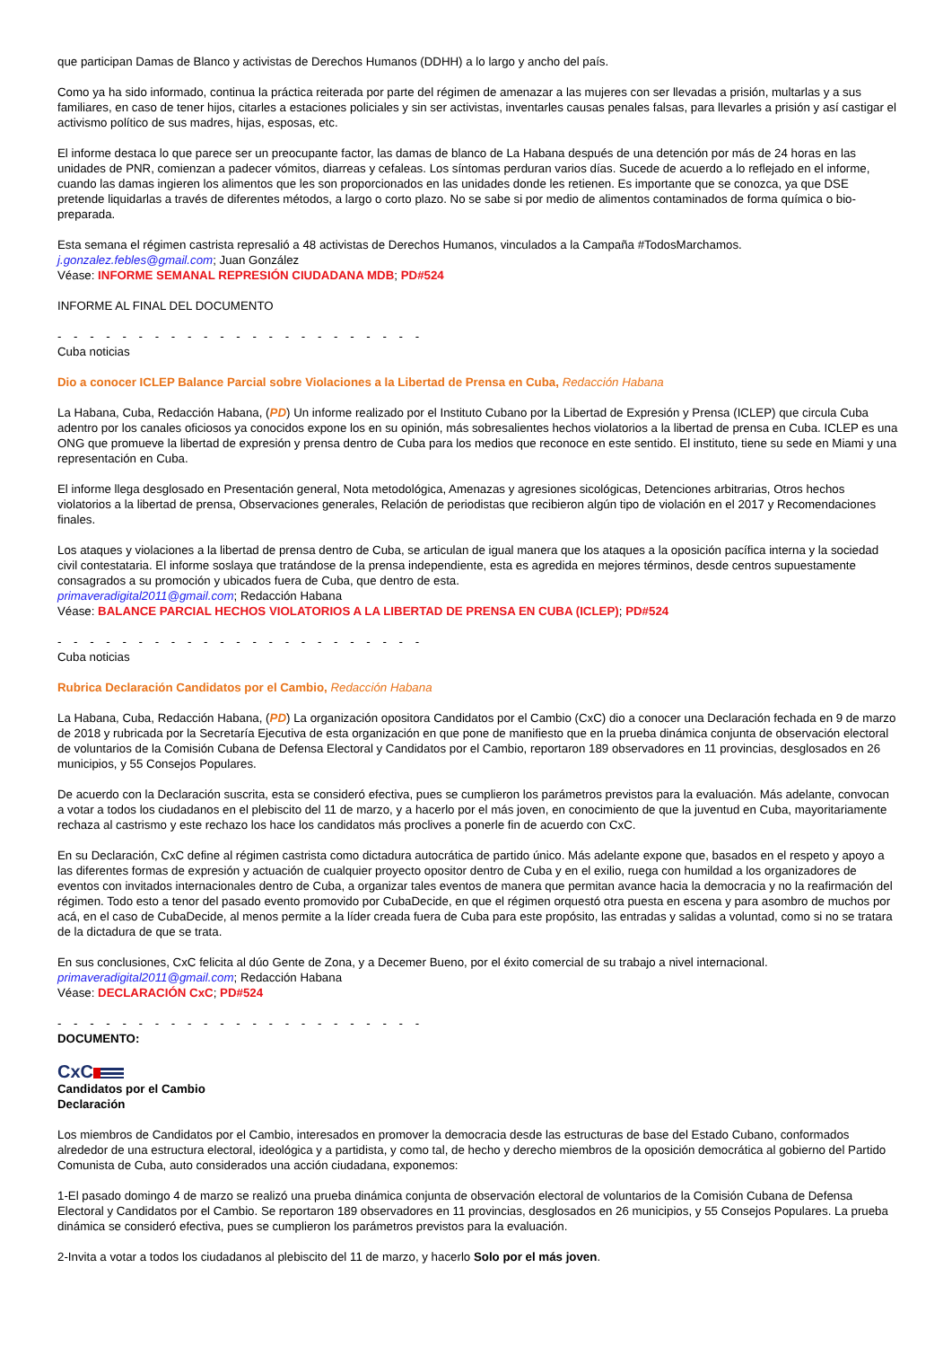que participan Damas de Blanco y activistas de Derechos Humanos (DDHH) a lo largo y ancho del país.
Como ya ha sido informado, continua la práctica reiterada por parte del régimen de amenazar a las mujeres con ser llevadas a prisión, multarlas y a sus familiares, en caso de tener hijos, citarles a estaciones policiales y sin ser activistas, inventarles causas penales falsas, para llevarles a prisión y así castigar el activismo político de sus madres, hijas, esposas, etc.
El informe destaca lo que parece ser un preocupante factor, las damas de blanco de La Habana después de una detención por más de 24 horas en las unidades de PNR, comienzan a padecer vómitos, diarreas y cefaleas. Los síntomas perduran varios días. Sucede de acuerdo a lo reflejado en el informe, cuando las damas ingieren los alimentos que les son proporcionados en las unidades donde les retienen. Es importante que se conozca, ya que DSE pretende liquidarlas a través de diferentes métodos, a largo o corto plazo. No se sabe si por medio de alimentos contaminados de forma química o bio-preparada.
Esta semana el régimen castrista represalió a 48 activistas de Derechos Humanos, vinculados a la Campaña #TodosMarchamos.
j.gonzalez.febles@gmail.com; Juan González
Véase: INFORME SEMANAL REPRESIÓN CIUDADANA MDB; PD#524
INFORME AL FINAL DEL DOCUMENTO
- - - - - - - - - - - - - - - - - - - - - - -
Cuba noticias
Dio a conocer ICLEP Balance Parcial sobre Violaciones a la Libertad de Prensa en Cuba, Redacción Habana
La Habana, Cuba, Redacción Habana, (PD) Un informe realizado por el Instituto Cubano por la Libertad de Expresión y Prensa (ICLEP) que circula Cuba adentro por los canales oficiosos ya conocidos expone los en su opinión, más sobresalientes hechos violatorios a la libertad de prensa en Cuba. ICLEP es una ONG que promueve la libertad de expresión y prensa dentro de Cuba para los medios que reconoce en este sentido. El instituto, tiene su sede en Miami y una representación en Cuba.
El informe llega desglosado en Presentación general, Nota metodológica, Amenazas y agresiones sicológicas, Detenciones arbitrarias, Otros hechos violatorios a la libertad de prensa, Observaciones generales, Relación de periodistas que recibieron algún tipo de violación en el 2017 y Recomendaciones finales.
Los ataques y violaciones a la libertad de prensa dentro de Cuba, se articulan de igual manera que los ataques a la oposición pacífica interna y la sociedad civil contestataria. El informe soslaya que tratándose de la prensa independiente, esta es agredida en mejores términos, desde centros supuestamente consagrados a su promoción y ubicados fuera de Cuba, que dentro de esta.
primaveradigital2011@gmail.com; Redacción Habana
Véase: BALANCE PARCIAL HECHOS VIOLATORIOS A LA LIBERTAD DE PRENSA EN CUBA (ICLEP); PD#524
- - - - - - - - - - - - - - - - - - - - - - -
Cuba noticias
Rubrica Declaración Candidatos por el Cambio, Redacción Habana
La Habana, Cuba, Redacción Habana, (PD) La organización opositora Candidatos por el Cambio (CxC) dio a conocer una Declaración fechada en 9 de marzo de 2018 y rubricada por la Secretaría Ejecutiva de esta organización en que pone de manifiesto que en la prueba dinámica conjunta de observación electoral de voluntarios de la Comisión Cubana de Defensa Electoral y Candidatos por el Cambio, reportaron 189 observadores en 11 provincias, desglosados en 26 municipios, y 55 Consejos Populares.
De acuerdo con la Declaración suscrita, esta se consideró efectiva, pues se cumplieron los parámetros previstos para la evaluación. Más adelante, convocan a votar a todos los ciudadanos en el plebiscito del 11 de marzo, y a hacerlo por el más joven, en conocimiento de que la juventud en Cuba, mayoritariamente rechaza al castrismo y este rechazo los hace los candidatos más proclives a ponerle fin de acuerdo con CxC.
En su Declaración, CxC define al régimen castrista como dictadura autocrática de partido único. Más adelante expone que, basados en el respeto y apoyo a las diferentes formas de expresión y actuación de cualquier proyecto opositor dentro de Cuba y en el exilio, ruega con humildad a los organizadores de eventos con invitados internacionales dentro de Cuba, a organizar tales eventos de manera que permitan avance hacia la democracia y no la reafirmación del régimen. Todo esto a tenor del pasado evento promovido por CubaDecide, en que el régimen orquestó otra puesta en escena y para asombro de muchos por acá, en el caso de CubaDecide, al menos permite a la líder creada fuera de Cuba para este propósito, las entradas y salidas a voluntad, como si no se tratara de la dictadura de que se trata.
En sus conclusiones, CxC felicita al dúo Gente de Zona, y a Decemer Bueno, por el éxito comercial de su trabajo a nivel internacional.
primaveradigital2011@gmail.com; Redacción Habana
Véase: DECLARACIÓN CxC; PD#524
- - - - - - - - - - - - - - - - - - - - - - -
DOCUMENTO:
CxC
Candidatos por el Cambio
Declaración
Los miembros de Candidatos por el Cambio, interesados en promover la democracia desde las estructuras de base del Estado Cubano, conformados alrededor de una estructura electoral, ideológica y a partidista, y como tal, de hecho y derecho miembros de la oposición democrática al gobierno del Partido Comunista de Cuba, auto considerados una acción ciudadana, exponemos:
1-El pasado domingo 4 de marzo se realizó una prueba dinámica conjunta de observación electoral de voluntarios de la Comisión Cubana de Defensa Electoral y Candidatos por el Cambio. Se reportaron 189 observadores en 11 provincias, desglosados en 26 municipios, y 55 Consejos Populares. La prueba dinámica se consideró efectiva, pues se cumplieron los parámetros previstos para la evaluación.
2-Invita a votar a todos los ciudadanos al plebiscito del 11 de marzo, y hacerlo Solo por el más joven.